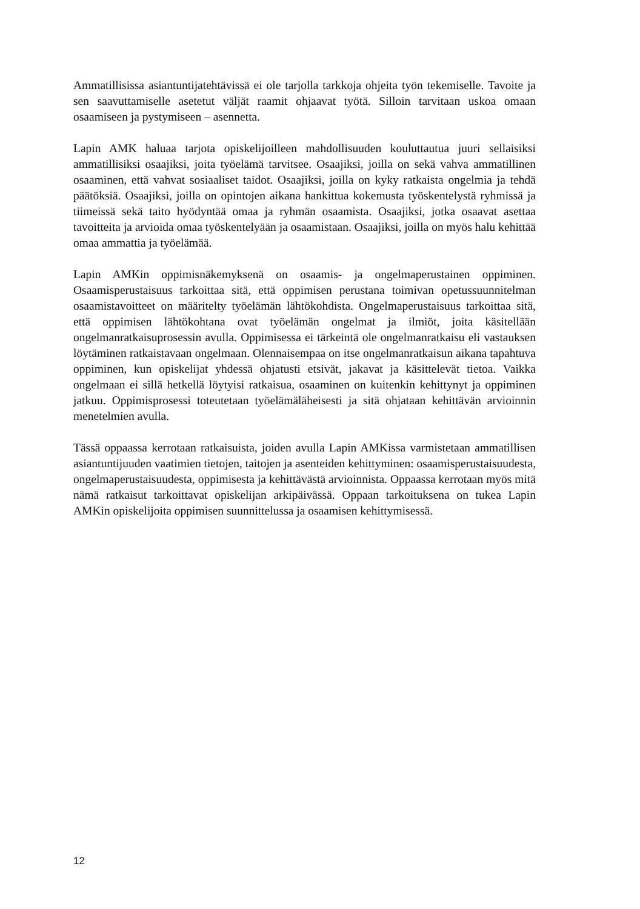Ammatillisissa asiantuntijatehtävissä ei ole tarjolla tarkkoja ohjeita työn tekemiselle. Tavoite ja sen saavuttamiselle asetetut väljät raamit ohjaavat työtä. Silloin tarvitaan uskoa omaan osaamiseen ja pystymiseen – asennetta.
Lapin AMK haluaa tarjota opiskelijoilleen mahdollisuuden kouluttautua juuri sellaisiksi ammatillisiksi osaajiksi, joita työelämä tarvitsee. Osaajiksi, joilla on sekä vahva ammatillinen osaaminen, että vahvat sosiaaliset taidot. Osaajiksi, joilla on kyky ratkaista ongelmia ja tehdä päätöksiä. Osaajiksi, joilla on opintojen aikana hankittua kokemusta työskentelystä ryhmissä ja tiimeissä sekä taito hyödyntää omaa ja ryhmän osaamista. Osaajiksi, jotka osaavat asettaa tavoitteita ja arvioida omaa työskentelyään ja osaamistaan. Osaajiksi, joilla on myös halu kehittää omaa ammattia ja työelämää.
Lapin AMKin oppimisnäkemyksenä on osaamis- ja ongelmaperustainen oppiminen. Osaamisperustaisuus tarkoittaa sitä, että oppimisen perustana toimivan opetussuunnitelman osaamistavoitteet on määritelty työelämän lähtökohdista. Ongelmaperustaisuus tarkoittaa sitä, että oppimisen lähtökohtana ovat työelämän ongelmat ja ilmiöt, joita käsitellään ongelmanratkaisuprosessin avulla. Oppimisessa ei tärkeintä ole ongelmanratkaisu eli vastauksen löytäminen ratkaistavaan ongelmaan. Olennaisempaa on itse ongelmanratkaisun aikana tapahtuva oppiminen, kun opiskelijat yhdessä ohjatusti etsivät, jakavat ja käsittelevät tietoa. Vaikka ongelmaan ei sillä hetkellä löytyisi ratkaisua, osaaminen on kuitenkin kehittynyt ja oppiminen jatkuu. Oppimisprosessi toteutetaan työelämäläheisesti ja sitä ohjataan kehittävän arvioinnin menetelmien avulla.
Tässä oppaassa kerrotaan ratkaisuista, joiden avulla Lapin AMKissa varmistetaan ammatillisen asiantuntijuuden vaatimien tietojen, taitojen ja asenteiden kehittyminen: osaamisperustaisuudesta, ongelmaperustaisuudesta, oppimisesta ja kehittävästä arvioinnista. Oppaassa kerrotaan myös mitä nämä ratkaisut tarkoittavat opiskelijan arkipäivässä. Oppaan tarkoituksena on tukea Lapin AMKin opiskelijoita oppimisen suunnittelussa ja osaamisen kehittymisessä.
12